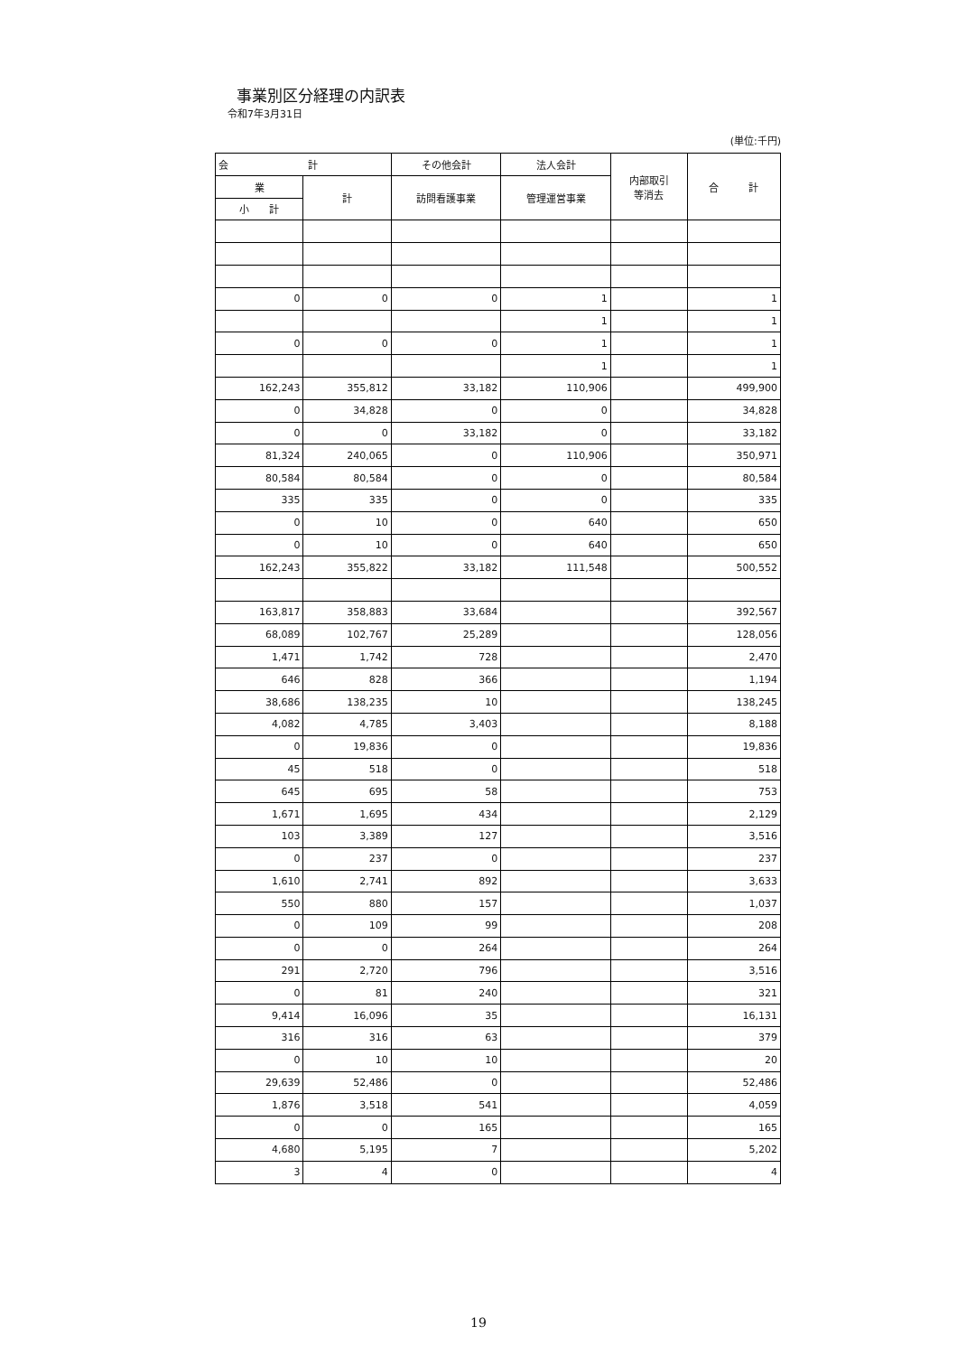事業別区分経理の内訳表
令和7年3月31日
(単位:千円)
| 会 計 | | その他会計 | 法人会計 | 内部取引 等消去 | 合 計 |
| --- | --- | --- | --- | --- | --- |
| 業 | 計 | 訪問看護事業 | 管理運営事業 | | |
| 小 計 | | | | | |
| 0 | 0 | 0 | 1 | | 1 |
| | | | 1 | | 1 |
| 0 | 0 | 0 | 1 | | 1 |
| | | | 1 | | 1 |
| 162,243 | 355,812 | 33,182 | 110,906 | | 499,900 |
| 0 | 34,828 | 0 | 0 | | 34,828 |
| 0 | 0 | 33,182 | 0 | | 33,182 |
| 81,324 | 240,065 | 0 | 110,906 | | 350,971 |
| 80,584 | 80,584 | 0 | 0 | | 80,584 |
| 335 | 335 | 0 | 0 | | 335 |
| 0 | 10 | 0 | 640 | | 650 |
| 0 | 10 | 0 | 640 | | 650 |
| 162,243 | 355,822 | 33,182 | 111,548 | | 500,552 |
| 163,817 | 358,883 | 33,684 | | | 392,567 |
| 68,089 | 102,767 | 25,289 | | | 128,056 |
| 1,471 | 1,742 | 728 | | | 2,470 |
| 646 | 828 | 366 | | | 1,194 |
| 38,686 | 138,235 | 10 | | | 138,245 |
| 4,082 | 4,785 | 3,403 | | | 8,188 |
| 0 | 19,836 | 0 | | | 19,836 |
| 45 | 518 | 0 | | | 518 |
| 645 | 695 | 58 | | | 753 |
| 1,671 | 1,695 | 434 | | | 2,129 |
| 103 | 3,389 | 127 | | | 3,516 |
| 0 | 237 | 0 | | | 237 |
| 1,610 | 2,741 | 892 | | | 3,633 |
| 550 | 880 | 157 | | | 1,037 |
| 0 | 109 | 99 | | | 208 |
| 0 | 0 | 264 | | | 264 |
| 291 | 2,720 | 796 | | | 3,516 |
| 0 | 81 | 240 | | | 321 |
| 9,414 | 16,096 | 35 | | | 16,131 |
| 316 | 316 | 63 | | | 379 |
| 0 | 10 | 10 | | | 20 |
| 29,639 | 52,486 | 0 | | | 52,486 |
| 1,876 | 3,518 | 541 | | | 4,059 |
| 0 | 0 | 165 | | | 165 |
| 4,680 | 5,195 | 7 | | | 5,202 |
| 3 | 4 | 0 | | | 4 |
19